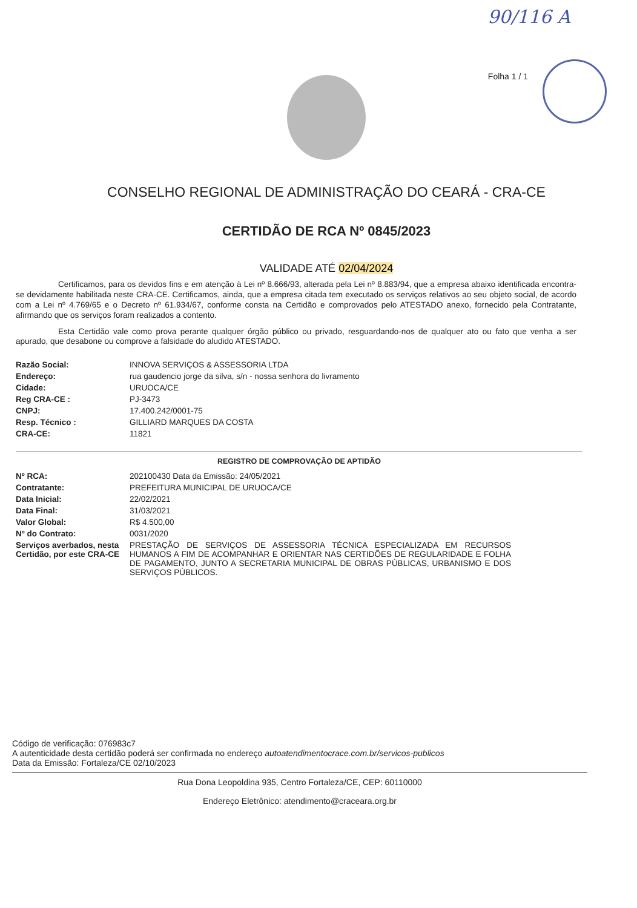90/116 A
Folha 1 / 1
CONSELHO REGIONAL DE ADMINISTRAÇÃO DO CEARÁ - CRA-CE
CERTIDÃO DE RCA Nº 0845/2023
VALIDADE ATÉ 02/04/2024
Certificamos, para os devidos fins e em atenção à Lei nº 8.666/93, alterada pela Lei nº 8.883/94, que a empresa abaixo identificada encontra-se devidamente habilitada neste CRA-CE. Certificamos, ainda, que a empresa citada tem executado os serviços relativos ao seu objeto social, de acordo com a Lei nº 4.769/65 e o Decreto nº 61.934/67, conforme consta na Certidão e comprovados pelo ATESTADO anexo, fornecido pela Contratante, afirmando que os serviços foram realizados a contento.
Esta Certidão vale como prova perante qualquer órgão público ou privado, resguardando-nos de qualquer ato ou fato que venha a ser apurado, que desabone ou comprove a falsidade do aludido ATESTADO.
| Razão Social: | INNOVA SERVIÇOS & ASSESSORIA LTDA |
| Endereço: | rua gaudencio jorge da silva, s/n - nossa senhora do livramento |
| Cidade: | URUOCA/CE |
| Reg CRA-CE : | PJ-3473 |
| CNPJ: | 17.400.242/0001-75 |
| Resp. Técnico : | GILLIARD MARQUES DA COSTA |
| CRA-CE: | 11821 |
REGISTRO DE COMPROVAÇÃO DE APTIDÃO
| Nº RCA: | 202100430 Data da Emissão: 24/05/2021 |
| Contratante: | PREFEITURA MUNICIPAL DE URUOCA/CE |
| Data Inicial: | 22/02/2021 |
| Data Final: | 31/03/2021 |
| Valor Global: | R$ 4.500,00 |
| Nº do Contrato: | 0031/2020 |
| Serviços averbados, nesta Certidão, por este CRA-CE | PRESTAÇÃO DE SERVIÇOS DE ASSESSORIA TÉCNICA ESPECIALIZADA EM RECURSOS HUMANOS A FIM DE ACOMPANHAR E ORIENTAR NAS CERTIDÕES DE REGULARIDADE E FOLHA DE PAGAMENTO, JUNTO A SECRETARIA MUNICIPAL DE OBRAS PÚBLICAS, URBANISMO E DOS SERVIÇOS PÚBLICOS. |
Código de verificação: 076983c7
A autenticidade desta certidão poderá ser confirmada no endereço autoatendimentocrace.com.br/servicos-publicos
Data da Emissão: Fortaleza/CE 02/10/2023
Rua Dona Leopoldina 935, Centro Fortaleza/CE, CEP: 60110000
Endereço Eletrônico: atendimento@craceara.org.br